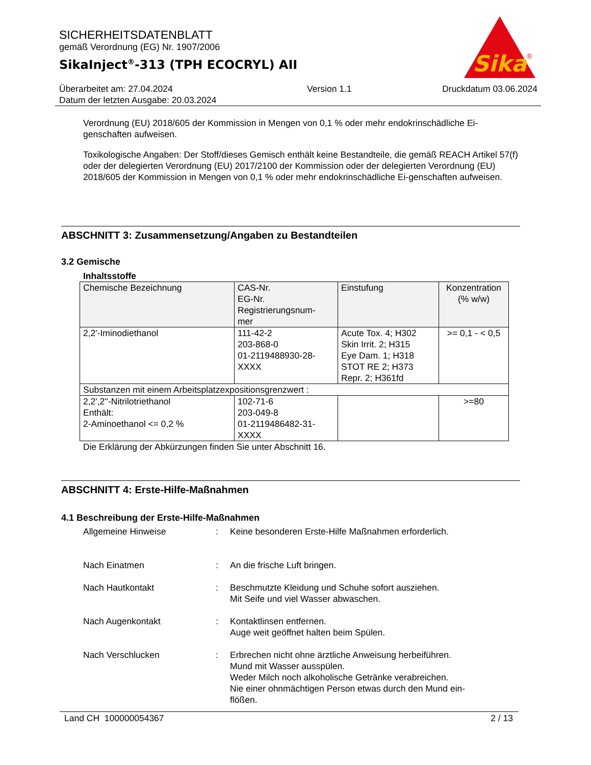SICHERHEITSDATENBLATT
gemäß Verordnung (EG) Nr. 1907/2006
SikaInject<sup>®</sup>-313 (TPH ECOCRYL) AII
Sika
®
Überarbeitet am: 27.04.2024
Datum der letzten Ausgabe: 20.03.2024
Version 1.1 Druckdatum 03.06.2024
Verordnung (EU) 2018/605 der Kommission in Mengen von 0,1 % oder mehr endokrinschädliche Ei-genschaften aufweisen.
Toxikologische Angaben: Der Stoff/dieses Gemisch enthält keine Bestandteile, die gemäß REACH Artikel 57(f) oder der delegierten Verordnung (EU) 2017/2100 der Kommission oder der delegierten Verordnung (EU) 2018/605 der Kommission in Mengen von 0,1 % oder mehr endokrinschädliche Ei-genschaften aufweisen.
ABSCHNITT 3: Zusammensetzung/Angaben zu Bestandteilen
3.2 Gemische
Inhaltsstoffe
| Chemische Bezeichnung | CAS-Nr. EG-Nr. Registrierungsnum- mer | Einstufung | Konzentration (% w/w) |
| --- | --- | --- | --- |
| 2,2'-Iminodiethanol | 111-42-2 203-868-0 01-2119488930-28- XXXX | Acute Tox. 4; H302 Skin Irrit. 2; H315 Eye Dam. 1; H318 STOT RE 2; H373 Repr. 2; H361fd | >= 0,1 - < 0,5 |
| Substanzen mit einem Arbeitsplatzexpositionsgrenzwert : | | | |
| 2,2',2''-Nitrilotriethanol Enthält: 2-Aminoethanol <= 0,2 % | 102-71-6 203-049-8 01-2119486482-31- XXXX | | >=80 |
Die Erklärung der Abkürzungen finden Sie unter Abschnitt 16.
ABSCHNITT 4: Erste-Hilfe-Maßnahmen
4.1 Beschreibung der Erste-Hilfe-Maßnahmen
Allgemeine Hinweise : Keine besonderen Erste-Hilfe Maßnahmen erforderlich.
Nach Einatmen : An die frische Luft bringen.
Nach Hautkontakt : Beschmutzte Kleidung und Schuhe sofort ausziehen.
Mit Seife und viel Wasser abwaschen.
Nach Augenkontakt : Kontaktlinsen entfernen.
Auge weit geöffnet halten beim Spülen.
Nach Verschlucken : Erbrechen nicht ohne ärztliche Anweisung herbeiführen.
Mund mit Wasser ausspülen.
Weder Milch noch alkoholische Getränke verabreichen.
Nie einer ohnmächtigen Person etwas durch den Mund ein-
flößen.
Land CH 100000054367 2 / 13